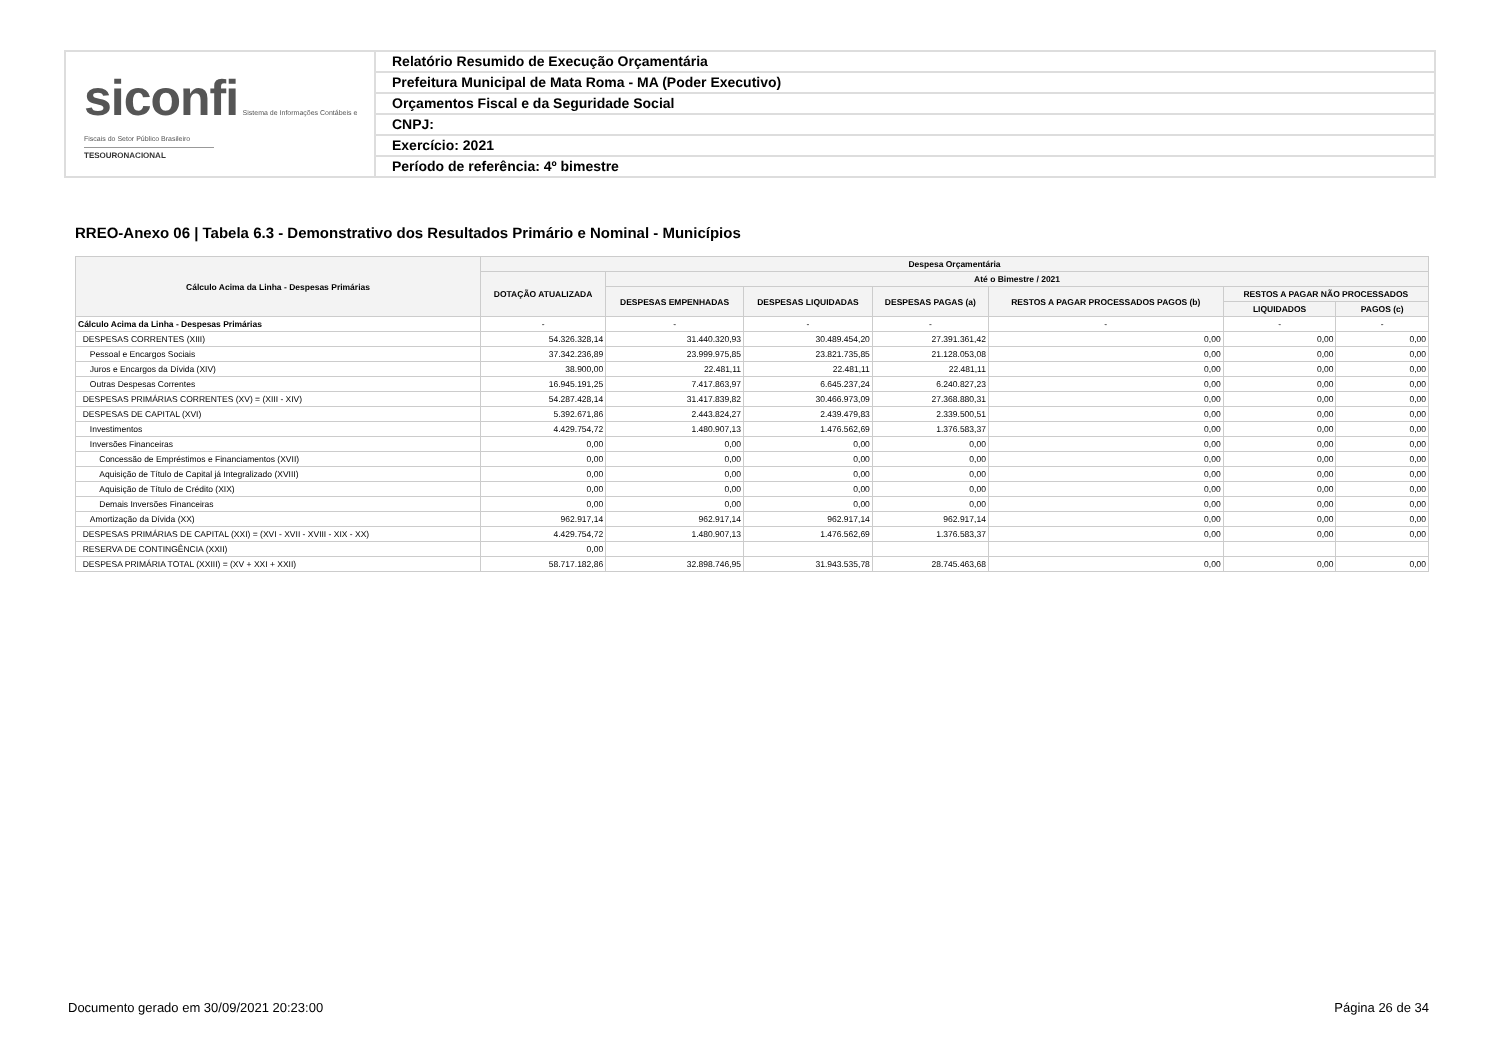siconfi Sistema de Informações Contábeis e Fiscais do Setor Público Brasileiro
TESOURONACIONAL
Relatório Resumido de Execução Orçamentária
Prefeitura Municipal de Mata Roma - MA (Poder Executivo)
Orçamentos Fiscal e da Seguridade Social
CNPJ:
Exercício: 2021
Período de referência: 4º bimestre
RREO-Anexo 06 | Tabela 6.3 - Demonstrativo dos Resultados Primário e Nominal - Municípios
| Cálculo Acima da Linha - Despesas Primárias | Despesa Orçamentária | | | | | | |
| --- | --- | --- | --- | --- | --- | --- | --- |
| | DOTAÇÃO ATUALIZADA | Até o Bimestre / 2021 | | | | | |
| | | DESPESAS EMPENHADAS | DESPESAS LIQUIDADAS | DESPESAS PAGAS (a) | RESTOS A PAGAR PROCESSADOS PAGOS (b) | RESTOS A PAGAR NÃO PROCESSADOS | |
| | | | | | | LIQUIDADOS | PAGOS (c) |
| Cálculo Acima da Linha - Despesas Primárias | - | - | - | - | - | - | - |
| DESPESAS CORRENTES (XIII) | 54.326.328,14 | 31.440.320,93 | 30.489.454,20 | 27.391.361,42 | 0,00 | 0,00 | 0,00 |
| Pessoal e Encargos Sociais | 37.342.236,89 | 23.999.975,85 | 23.821.735,85 | 21.128.053,08 | 0,00 | 0,00 | 0,00 |
| Juros e Encargos da Dívida (XIV) | 38.900,00 | 22.481,11 | 22.481,11 | 22.481,11 | 0,00 | 0,00 | 0,00 |
| Outras Despesas Correntes | 16.945.191,25 | 7.417.863,97 | 6.645.237,24 | 6.240.827,23 | 0,00 | 0,00 | 0,00 |
| DESPESAS PRIMÁRIAS CORRENTES (XV) = (XIII - XIV) | 54.287.428,14 | 31.417.839,82 | 30.466.973,09 | 27.368.880,31 | 0,00 | 0,00 | 0,00 |
| DESPESAS DE CAPITAL (XVI) | 5.392.671,86 | 2.443.824,27 | 2.439.479,83 | 2.339.500,51 | 0,00 | 0,00 | 0,00 |
| Investimentos | 4.429.754,72 | 1.480.907,13 | 1.476.562,69 | 1.376.583,37 | 0,00 | 0,00 | 0,00 |
| Inversões Financeiras | 0,00 | 0,00 | 0,00 | 0,00 | 0,00 | 0,00 | 0,00 |
| Concessão de Empréstimos e Financiamentos (XVII) | 0,00 | 0,00 | 0,00 | 0,00 | 0,00 | 0,00 | 0,00 |
| Aquisição de Título de Capital já Integralizado (XVIII) | 0,00 | 0,00 | 0,00 | 0,00 | 0,00 | 0,00 | 0,00 |
| Aquisição de Título de Crédito (XIX) | 0,00 | 0,00 | 0,00 | 0,00 | 0,00 | 0,00 | 0,00 |
| Demais Inversões Financeiras | 0,00 | 0,00 | 0,00 | 0,00 | 0,00 | 0,00 | 0,00 |
| Amortização da Dívida (XX) | 962.917,14 | 962.917,14 | 962.917,14 | 962.917,14 | 0,00 | 0,00 | 0,00 |
| DESPESAS PRIMÁRIAS DE CAPITAL (XXI) = (XVI - XVII - XVIII - XIX - XX) | 4.429.754,72 | 1.480.907,13 | 1.476.562,69 | 1.376.583,37 | 0,00 | 0,00 | 0,00 |
| RESERVA DE CONTINGÊNCIA (XXII) | 0,00 | | | | | | |
| DESPESA PRIMÁRIA TOTAL (XXIII) = (XV + XXI + XXII) | 58.717.182,86 | 32.898.746,95 | 31.943.535,78 | 28.745.463,68 | 0,00 | 0,00 | 0,00 |
Documento gerado em 30/09/2021 20:23:00
Página 26 de 34